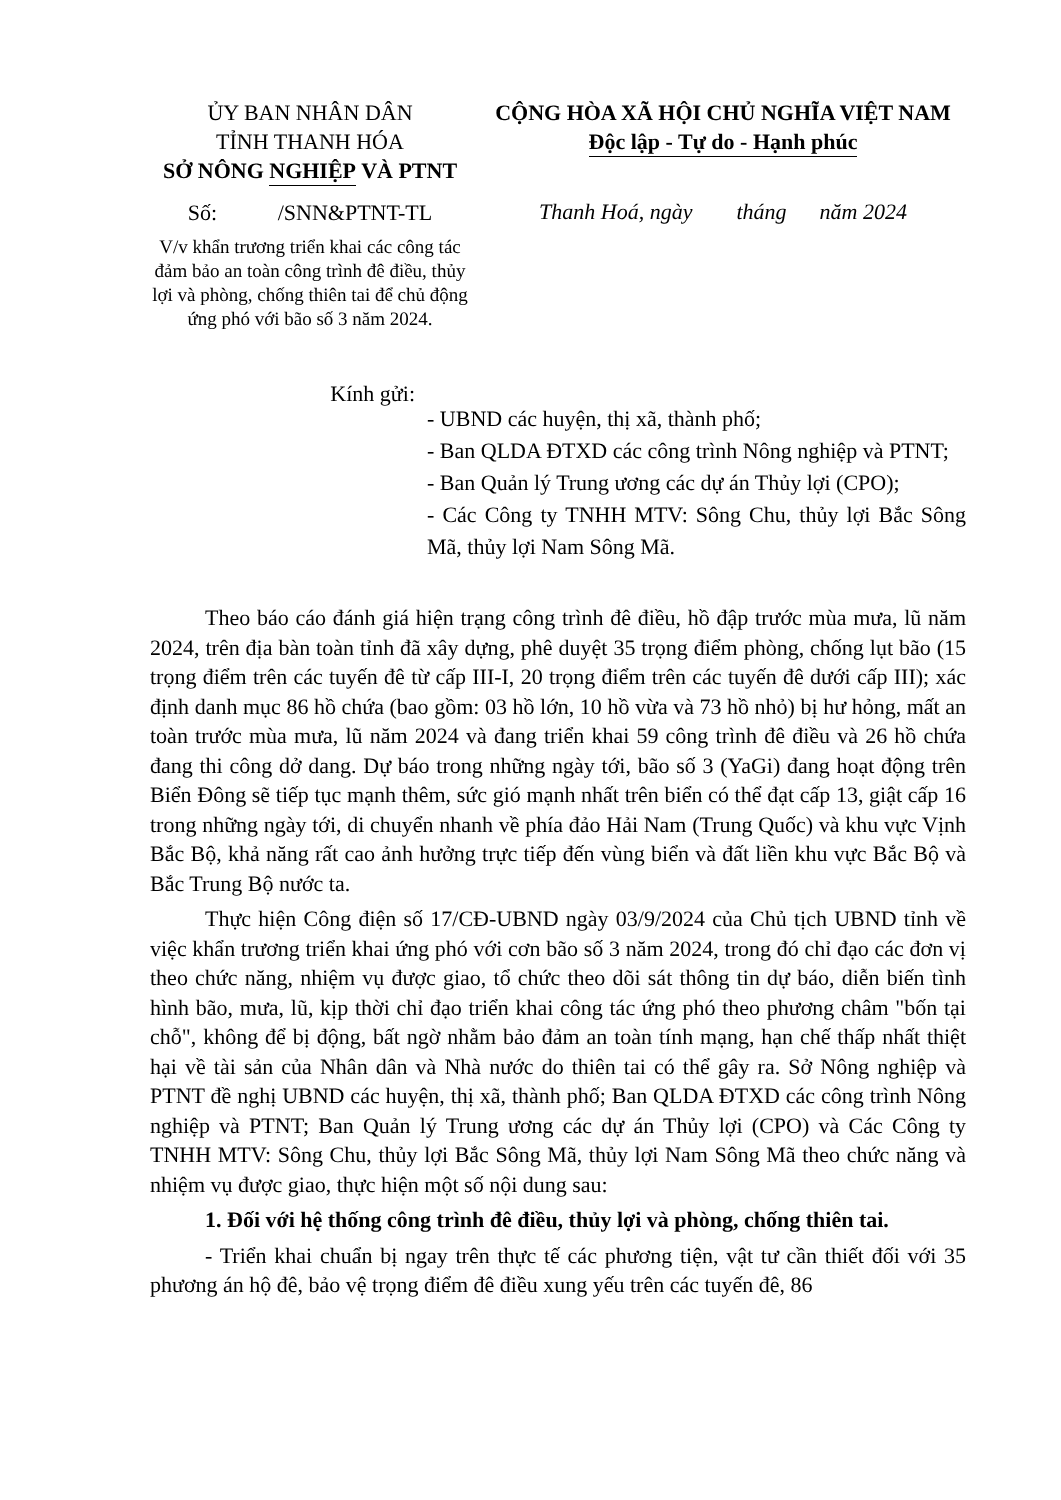ỦY BAN NHÂN DÂN
TỈNH THANH HÓA
SỞ NÔNG NGHIỆP VÀ PTNT
Số: /SNN&PTNT-TL
V/v khẩn trương triển khai các công tác đảm bảo an toàn công trình đê điều, thủy lợi và phòng, chống thiên tai để chủ động ứng phó với bão số 3 năm 2024.
CỘNG HÒA XÃ HỘI CHỦ NGHĨA VIỆT NAM
Độc lập - Tự do - Hạnh phúc
Thanh Hoá, ngày tháng năm 2024
Kính gửi:
- UBND các huyện, thị xã, thành phố;
- Ban QLDA ĐTXD các công trình Nông nghiệp và PTNT;
- Ban Quản lý Trung ương các dự án Thủy lợi (CPO);
- Các Công ty TNHH MTV: Sông Chu, thủy lợi Bắc Sông Mã, thủy lợi Nam Sông Mã.
Theo báo cáo đánh giá hiện trạng công trình đê điều, hồ đập trước mùa mưa, lũ năm 2024, trên địa bàn toàn tỉnh đã xây dựng, phê duyệt 35 trọng điểm phòng, chống lụt bão (15 trọng điểm trên các tuyến đê từ cấp III-I, 20 trọng điểm trên các tuyến đê dưới cấp III); xác định danh mục 86 hồ chứa (bao gồm: 03 hồ lớn, 10 hồ vừa và 73 hồ nhỏ) bị hư hỏng, mất an toàn trước mùa mưa, lũ năm 2024 và đang triển khai 59 công trình đê điều và 26 hồ chứa đang thi công dở dang. Dự báo trong những ngày tới, bão số 3 (YaGi) đang hoạt động trên Biển Đông sẽ tiếp tục mạnh thêm, sức gió mạnh nhất trên biển có thể đạt cấp 13, giật cấp 16 trong những ngày tới, di chuyển nhanh về phía đảo Hải Nam (Trung Quốc) và khu vực Vịnh Bắc Bộ, khả năng rất cao ảnh hưởng trực tiếp đến vùng biển và đất liền khu vực Bắc Bộ và Bắc Trung Bộ nước ta.
Thực hiện Công điện số 17/CĐ-UBND ngày 03/9/2024 của Chủ tịch UBND tỉnh về việc khẩn trương triển khai ứng phó với cơn bão số 3 năm 2024, trong đó chỉ đạo các đơn vị theo chức năng, nhiệm vụ được giao, tổ chức theo dõi sát thông tin dự báo, diễn biến tình hình bão, mưa, lũ, kịp thời chỉ đạo triển khai công tác ứng phó theo phương châm "bốn tại chỗ", không để bị động, bất ngờ nhằm bảo đảm an toàn tính mạng, hạn chế thấp nhất thiệt hại về tài sản của Nhân dân và Nhà nước do thiên tai có thể gây ra. Sở Nông nghiệp và PTNT đề nghị UBND các huyện, thị xã, thành phố; Ban QLDA ĐTXD các công trình Nông nghiệp và PTNT; Ban Quản lý Trung ương các dự án Thủy lợi (CPO) và Các Công ty TNHH MTV: Sông Chu, thủy lợi Bắc Sông Mã, thủy lợi Nam Sông Mã theo chức năng và nhiệm vụ được giao, thực hiện một số nội dung sau:
1. Đối với hệ thống công trình đê điều, thủy lợi và phòng, chống thiên tai.
- Triển khai chuẩn bị ngay trên thực tế các phương tiện, vật tư cần thiết đối với 35 phương án hộ đê, bảo vệ trọng điểm đê điều xung yếu trên các tuyến đê, 86